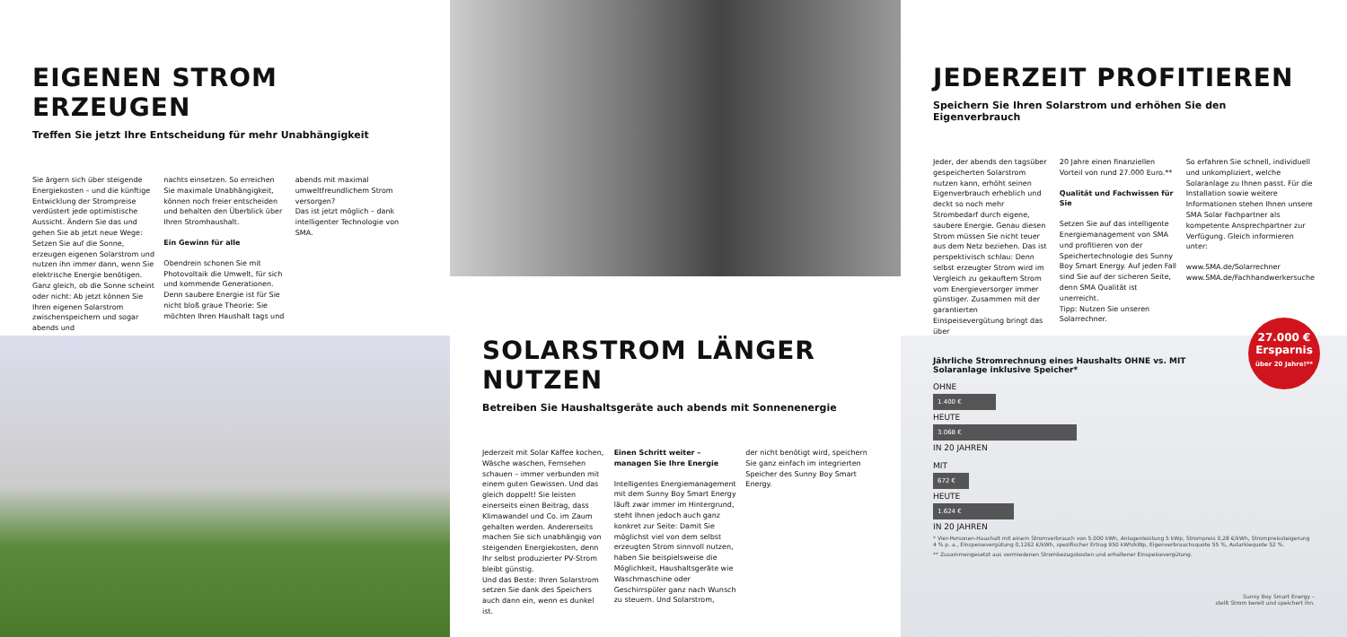EIGENEN STROM ERZEUGEN
Treffen Sie jetzt Ihre Entscheidung für mehr Unabhängigkeit
Sie ärgern sich über steigende Energiekosten – und die künftige Entwicklung der Strompreise verdüstert jede optimistische Aussicht. Ändern Sie das und gehen Sie ab jetzt neue Wege: Setzen Sie auf die Sonne, erzeugen eigenen Solarstrom und nutzen ihn immer dann, wenn Sie elektrische Energie benötigen. Ganz gleich, ob die Sonne scheint oder nicht: Ab jetzt können Sie Ihren eigenen Solarstrom zwischenspeichern und sogar abends und
nachts einsetzen. So erreichen Sie maximale Unabhängigkeit, können noch freier entscheiden und behalten den Überblick über Ihren Stromhaushalt.
Ein Gewinn für alle
Obendrein schonen Sie mit Photovoltaik die Umwelt, für sich und kommende Generationen. Denn saubere Energie ist für Sie nicht bloß graue Theorie: Sie möchten Ihren Haushalt tags und
abends mit maximal umweltfreundlichem Strom versorgen?
Das ist jetzt möglich – dank intelligenter Technologie von SMA.
JEDERZEIT PROFITIEREN
Speichern Sie Ihren Solarstrom und erhöhen Sie den Eigenverbrauch
Jeder, der abends den tagsüber gespeicherten Solarstrom nutzen kann, erhöht seinen Eigenverbrauch erheblich und deckt so noch mehr Strombedarf durch eigene, saubere Energie. Genau diesen Strom müssen Sie nicht teuer aus dem Netz beziehen. Das ist perspektivisch schlau: Denn selbst erzeugter Strom wird im Vergleich zu gekauftem Strom vom Energieversorger immer günstiger. Zusammen mit der garantierten Einspeisevergütung bringt das über
20 Jahre einen finanziellen Vorteil von rund 27.000 Euro.**
Qualität und Fachwissen für Sie
Setzen Sie auf das intelligente Energiemanagement von SMA und profitieren von der Speichertechnologie des Sunny Boy Smart Energy. Auf jeden Fall sind Sie auf der sicheren Seite, denn SMA Qualität ist unerreicht.
Tipp: Nutzen Sie unseren Solarrechner.
So erfahren Sie schnell, individuell und unkompliziert, welche Solaranlage zu Ihnen passt. Für die Installation sowie weitere Informationen stehen Ihnen unsere SMA Solar Fachpartner als kompetente Ansprechpartner zur Verfügung. Gleich informieren unter:
www.SMA.de/Solarrechner
www.SMA.de/Fachhandwerkersuche
SOLARSTROM LÄNGER NUTZEN
Betreiben Sie Haushaltsgeräte auch abends mit Sonnenenergie
Jederzeit mit Solar Kaffee kochen, Wäsche waschen, Fernsehen schauen – immer verbunden mit einem guten Gewissen. Und das gleich doppelt! Sie leisten einerseits einen Beitrag, dass Klimawandel und Co. im Zaum gehalten werden. Andererseits machen Sie sich unabhängig von steigenden Energiekosten, denn Ihr selbst produzierter PV-Strom bleibt günstig.
Und das Beste: Ihren Solarstrom setzen Sie dank des Speichers auch dann ein, wenn es dunkel ist.
Einen Schritt weiter – managen Sie Ihre Energie
Intelligentes Energiemanagement mit dem Sunny Boy Smart Energy läuft zwar immer im Hintergrund, steht Ihnen jedoch auch ganz konkret zur Seite: Damit Sie möglichst viel von dem selbst erzeugten Strom sinnvoll nutzen, haben Sie beispielsweise die Möglichkeit, Haushaltsgeräte wie Waschmaschine oder Geschirrspüler ganz nach Wunsch zu steuern. Und Solarstrom,
der nicht benötigt wird, speichern Sie ganz einfach im integrierten Speicher des Sunny Boy Smart Energy.
27.000 €
Ersparnis
über 20 Jahre!**
Jährliche Stromrechnung eines Haushalts OHNE vs. MIT
Solaranlage inklusive Speicher*
OHNE
1.400 €
HEUTE
3.068 €
IN 20 JAHREN
MIT
672 €
HEUTE
1.624 €
IN 20 JAHREN
* Vier-Personen-Haushalt mit einem Stromverbrauch von 5.000 kWh, Anlagenleistung 5 kWp, Strompreis 0,28 €/kWh, Strompreissteigerung 4 % p. a., Einspeisevergütung 0,1262 €/kWh, spezifischer Ertrag 950 kWh/kWp, Eigenverbrauchsquote 55 %, Autarkiequote 52 %.
** Zusammengesetzt aus vermiedenen Strombezugskosten und erhaltener Einspeisevergütung.
Sunny Boy Smart Energy –
stellt Strom bereit und speichert ihn.